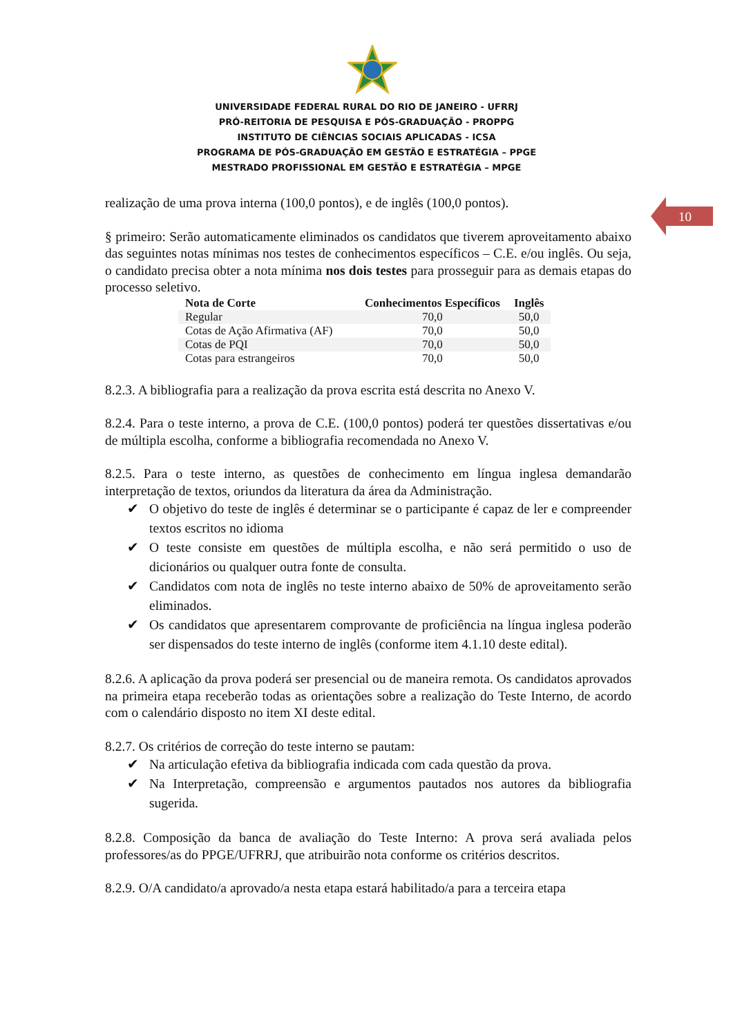UNIVERSIDADE FEDERAL RURAL DO RIO DE JANEIRO - UFRRJ
PRÓ-REITORIA DE PESQUISA E PÓS-GRADUAÇÃO - PROPPG
INSTITUTO DE CIÊNCIAS SOCIAIS APLICADAS - ICSA
PROGRAMA DE PÓS-GRADUAÇÃO EM GESTÃO E ESTRATÉGIA – PPGE
MESTRADO PROFISSIONAL EM GESTÃO E ESTRATÉGIA – MPGE
10
realização de uma prova interna (100,0 pontos), e de inglês (100,0 pontos).
§ primeiro: Serão automaticamente eliminados os candidatos que tiverem aproveitamento abaixo das seguintes notas mínimas nos testes de conhecimentos específicos – C.E. e/ou inglês. Ou seja, o candidato precisa obter a nota mínima nos dois testes para prosseguir para as demais etapas do processo seletivo.
| Nota de Corte | Conhecimentos Específicos | Inglês |
| --- | --- | --- |
| Regular | 70,0 | 50,0 |
| Cotas de Ação Afirmativa (AF) | 70,0 | 50,0 |
| Cotas de PQI | 70,0 | 50,0 |
| Cotas para estrangeiros | 70,0 | 50,0 |
8.2.3. A bibliografia para a realização da prova escrita está descrita no Anexo V.
8.2.4. Para o teste interno, a prova de C.E. (100,0 pontos) poderá ter questões dissertativas e/ou de múltipla escolha, conforme a bibliografia recomendada no Anexo V.
8.2.5. Para o teste interno, as questões de conhecimento em língua inglesa demandarão interpretação de textos, oriundos da literatura da área da Administração.
✔ O objetivo do teste de inglês é determinar se o participante é capaz de ler e compreender textos escritos no idioma
✔ O teste consiste em questões de múltipla escolha, e não será permitido o uso de dicionários ou qualquer outra fonte de consulta.
✔ Candidatos com nota de inglês no teste interno abaixo de 50% de aproveitamento serão eliminados.
✔ Os candidatos que apresentarem comprovante de proficiência na língua inglesa poderão ser dispensados do teste interno de inglês (conforme item 4.1.10 deste edital).
8.2.6. A aplicação da prova poderá ser presencial ou de maneira remota. Os candidatos aprovados na primeira etapa receberão todas as orientações sobre a realização do Teste Interno, de acordo com o calendário disposto no item XI deste edital.
8.2.7. Os critérios de correção do teste interno se pautam:
✔ Na articulação efetiva da bibliografia indicada com cada questão da prova.
✔ Na Interpretação, compreensão e argumentos pautados nos autores da bibliografia sugerida.
8.2.8. Composição da banca de avaliação do Teste Interno: A prova será avaliada pelos professores/as do PPGE/UFRRJ, que atribuirão nota conforme os critérios descritos.
8.2.9. O/A candidato/a aprovado/a nesta etapa estará habilitado/a para a terceira etapa